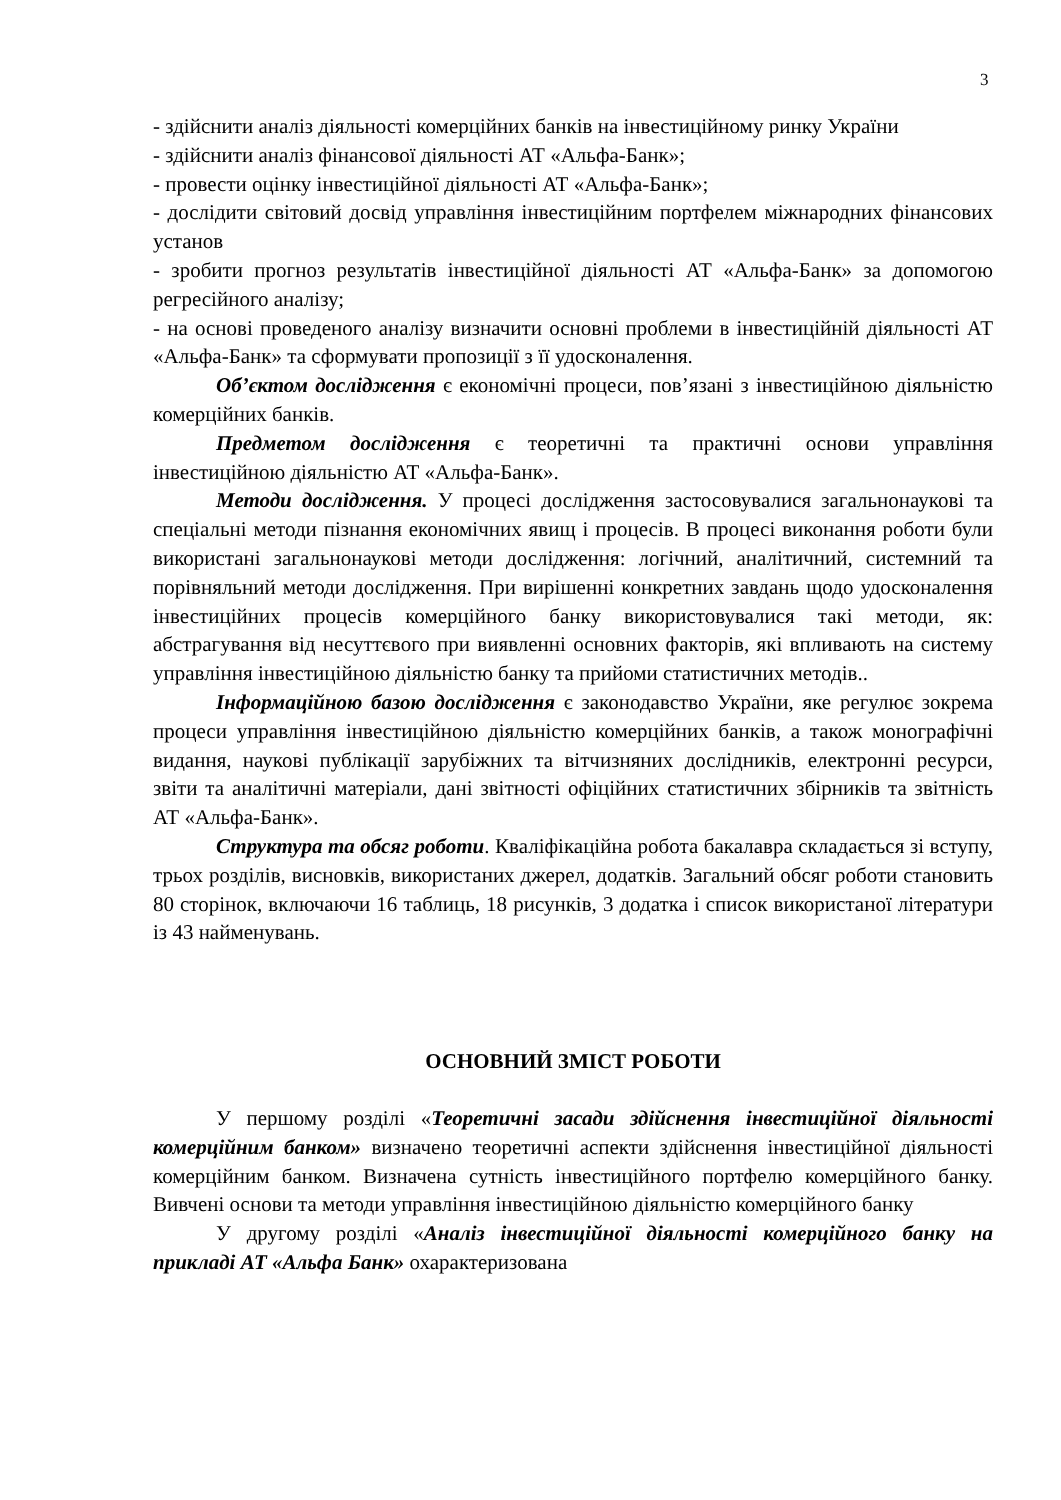3
- здійснити аналіз діяльності комерційних банків на інвестиційному ринку України
- здійснити аналіз фінансової діяльності АТ «Альфа-Банк»;
- провести оцінку інвестиційної діяльності АТ «Альфа-Банк»;
- дослідити світовий досвід управління інвестиційним портфелем міжнародних фінансових установ
- зробити прогноз результатів інвестиційної діяльності АТ «Альфа-Банк» за допомогою регресійного аналізу;
- на основі проведеного аналізу визначити основні проблеми в інвестиційній діяльності АТ «Альфа-Банк» та сформувати пропозиції з її удосконалення.
Об’єктом дослідження є економічні процеси, пов’язані з інвестиційною діяльністю комерційних банків.
Предметом дослідження є теоретичні та практичні основи управління інвестиційною діяльністю АТ «Альфа-Банк».
Методи дослідження. У процесі дослідження застосовувалися загальнонаукові та спеціальні методи пізнання економічних явищ і процесів. В процесі виконання роботи були використані загальнонаукові методи дослідження: логічний, аналітичний, системний та порівняльний методи дослідження. При вирішенні конкретних завдань щодо удосконалення інвестиційних процесів комерційного банку використовувалися такі методи, як: абстрагування від несуттєвого при виявленні основних факторів, які впливають на систему управління інвестиційною діяльністю банку та прийоми статистичних методів..
Інформаційною базою дослідження є законодавство України, яке регулює зокрема процеси управління інвестиційною діяльністю комерційних банків, а також монографічні видання, наукові публікації зарубіжних та вітчизняних дослідників, електронні ресурси, звіти та аналітичні матеріали, дані звітності офіційних статистичних збірників та звітність АТ «Альфа-Банк».
Структура та обсяг роботи. Кваліфікаційна робота бакалавра складається зі вступу, трьох розділів, висновків, використаних джерел, додатків. Загальний обсяг роботи становить 80 сторінок, включаючи 16 таблиць, 18 рисунків, 3 додатка і список використаної літератури із 43 найменувань.
ОСНОВНИЙ ЗМІСТ РОБОТИ
У першому розділі «Теоретичні засади здійснення інвестиційної діяльності комерційним банком» визначено теоретичні аспекти здійснення інвестиційної діяльності комерційним банком. Визначена сутність інвестиційного портфелю комерційного банку. Вивчені основи та методи управління інвестиційною діяльністю комерційного банку
У другому розділі «Аналіз інвестиційної діяльності комерційного банку на прикладі АТ «Альфа Банк» охарактеризована